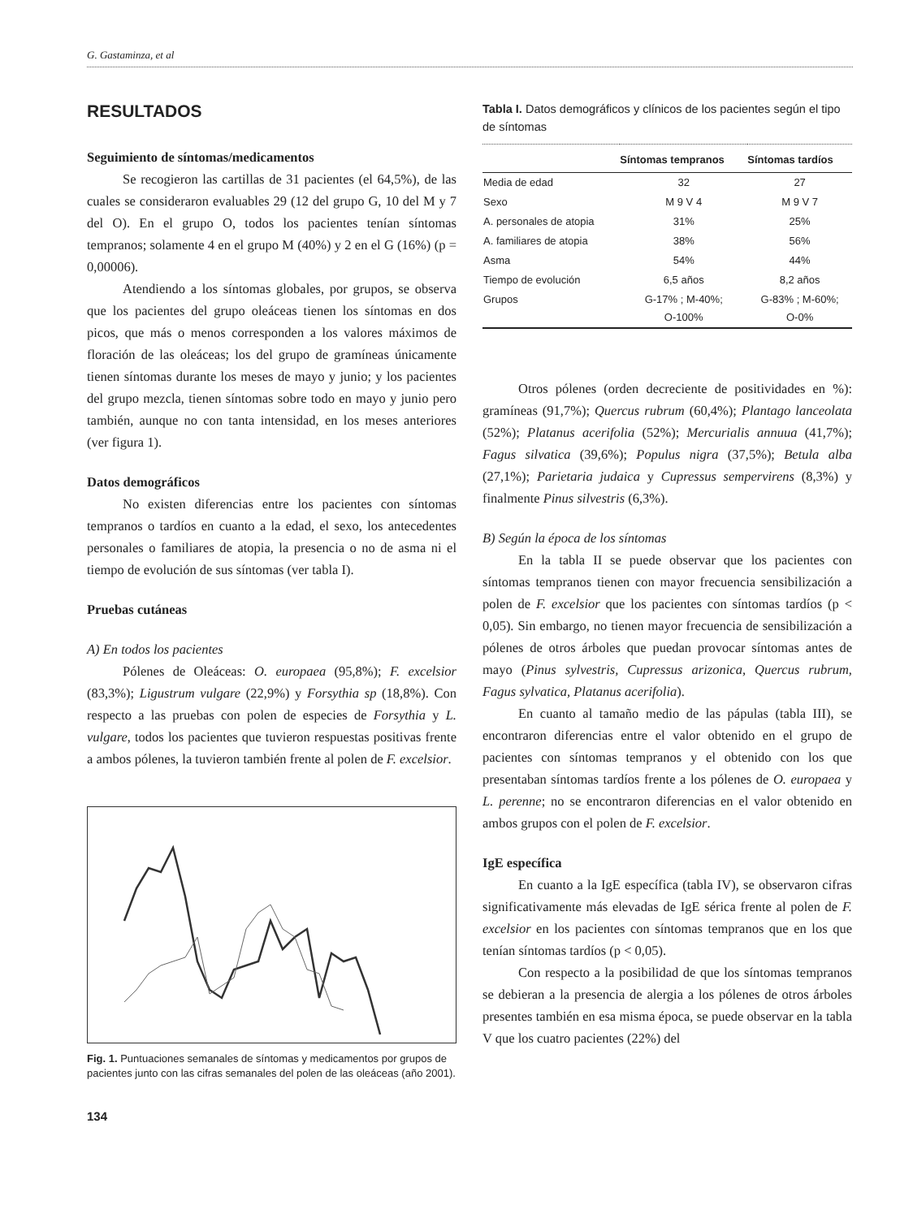G. Gastaminza, et al
RESULTADOS
Seguimiento de síntomas/medicamentos
Se recogieron las cartillas de 31 pacientes (el 64,5%), de las cuales se consideraron evaluables 29 (12 del grupo G, 10 del M y 7 del O). En el grupo O, todos los pacientes tenían síntomas tempranos; solamente 4 en el grupo M (40%) y 2 en el G (16%) (p = 0,00006).
Atendiendo a los síntomas globales, por grupos, se observa que los pacientes del grupo oleáceas tienen los síntomas en dos picos, que más o menos corresponden a los valores máximos de floración de las oleáceas; los del grupo de gramíneas únicamente tienen síntomas durante los meses de mayo y junio; y los pacientes del grupo mezcla, tienen síntomas sobre todo en mayo y junio pero también, aunque no con tanta intensidad, en los meses anteriores (ver figura 1).
Datos demográficos
No existen diferencias entre los pacientes con síntomas tempranos o tardíos en cuanto a la edad, el sexo, los antecedentes personales o familiares de atopia, la presencia o no de asma ni el tiempo de evolución de sus síntomas (ver tabla I).
Pruebas cutáneas
A) En todos los pacientes
Pólenes de Oleáceas: O. europaea (95,8%); F. excelsior (83,3%); Ligustrum vulgare (22,9%) y Forsythia sp (18,8%). Con respecto a las pruebas con polen de especies de Forsythia y L. vulgare, todos los pacientes que tuvieron respuestas positivas frente a ambos pólenes, la tuvieron también frente al polen de F. excelsior.
Fig. 1. Puntuaciones semanales de síntomas y medicamentos por grupos de pacientes junto con las cifras semanales del polen de las oleáceas (año 2001).
134
Tabla I. Datos demográficos y clínicos de los pacientes según el tipo de síntomas
| | Síntomas tempranos | Síntomas tardíos |
| --- | --- | --- |
| Media de edad | 32 | 27 |
| Sexo | M 9 V 4 | M 9 V 7 |
| A. personales de atopia | 31% | 25% |
| A. familiares de atopia | 38% | 56% |
| Asma | 54% | 44% |
| Tiempo de evolución | 6,5 años | 8,2 años |
| Grupos | G-17% ; M-40%; O-100% | G-83% ; M-60%; O-0% |
Otros pólenes (orden decreciente de positividades en %): gramíneas (91,7%); Quercus rubrum (60,4%); Plantago lanceolata (52%); Platanus acerifolia (52%); Mercurialis annuua (41,7%); Fagus silvatica (39,6%); Populus nigra (37,5%); Betula alba (27,1%); Parietaria judaica y Cupressus sempervirens (8,3%) y finalmente Pinus silvestris (6,3%).
B) Según la época de los síntomas
En la tabla II se puede observar que los pacientes con síntomas tempranos tienen con mayor frecuencia sensibilización a polen de F. excelsior que los pacientes con síntomas tardíos (p < 0,05). Sin embargo, no tienen mayor frecuencia de sensibilización a pólenes de otros árboles que puedan provocar síntomas antes de mayo (Pinus sylvestris, Cupressus arizonica, Quercus rubrum, Fagus sylvatica, Platanus acerifolia).
En cuanto al tamaño medio de las pápulas (tabla III), se encontraron diferencias entre el valor obtenido en el grupo de pacientes con síntomas tempranos y el obtenido con los que presentaban síntomas tardíos frente a los pólenes de O. europaea y L. perenne; no se encontraron diferencias en el valor obtenido en ambos grupos con el polen de F. excelsior.
IgE específica
En cuanto a la IgE específica (tabla IV), se observaron cifras significativamente más elevadas de IgE sérica frente al polen de F. excelsior en los pacientes con síntomas tempranos que en los que tenían síntomas tardíos (p < 0,05).
Con respecto a la posibilidad de que los síntomas tempranos se debieran a la presencia de alergia a los pólenes de otros árboles presentes también en esa misma época, se puede observar en la tabla V que los cuatro pacientes (22%) del